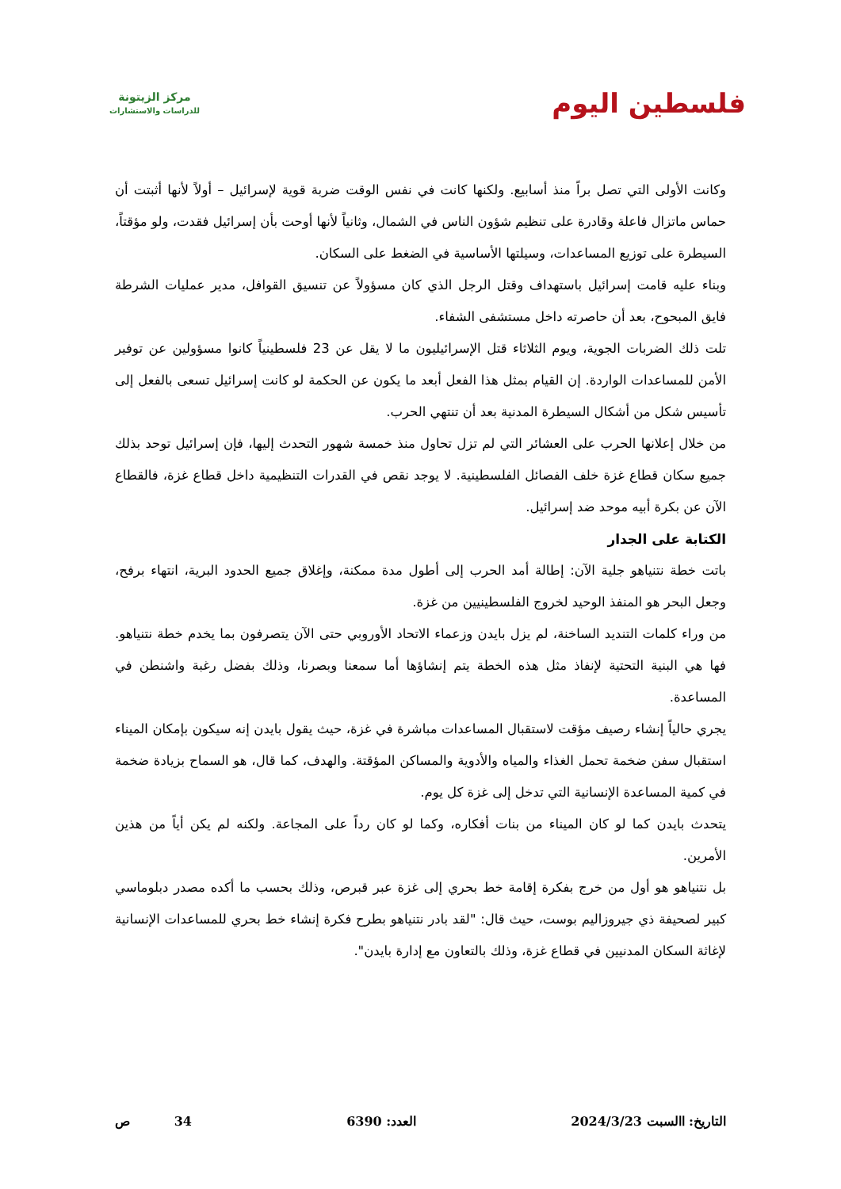مركز الزيتونة
للدراسات والاستشارات
فلسطين اليوم
وكانت الأولى التي تصل براً منذ أسابيع. ولكنها كانت في نفس الوقت ضربة قوية لإسرائيل – أولاً لأنها أثبتت أن حماس ماتزال فاعلة وقادرة على تنظيم شؤون الناس في الشمال، وثانياً لأنها أوحت بأن إسرائيل فقدت، ولو مؤقتاً، السيطرة على توزيع المساعدات، وسيلتها الأساسية في الضغط على السكان.
وبناء عليه قامت إسرائيل باستهداف وقتل الرجل الذي كان مسؤولاً عن تنسيق القوافل، مدير عمليات الشرطة فايق المبحوح، بعد أن حاصرته داخل مستشفى الشفاء.
تلت ذلك الضربات الجوية، ويوم الثلاثاء قتل الإسرائيليون ما لا يقل عن 23 فلسطينياً كانوا مسؤولين عن توفير الأمن للمساعدات الواردة. إن القيام بمثل هذا الفعل أبعد ما يكون عن الحكمة لو كانت إسرائيل تسعى بالفعل إلى تأسيس شكل من أشكال السيطرة المدنية بعد أن تنتهي الحرب.
من خلال إعلانها الحرب على العشائر التي لم تزل تحاول منذ خمسة شهور التحدث إليها، فإن إسرائيل توحد بذلك جميع سكان قطاع غزة خلف الفصائل الفلسطينية. لا يوجد نقص في القدرات التنظيمية داخل قطاع غزة، فالقطاع الآن عن بكرة أبيه موحد ضد إسرائيل.
الكتابة على الجدار
باتت خطة نتنياهو جلية الآن: إطالة أمد الحرب إلى أطول مدة ممكنة، وإغلاق جميع الحدود البرية، انتهاء برفح، وجعل البحر هو المنفذ الوحيد لخروج الفلسطينيين من غزة.
من وراء كلمات التنديد الساخنة، لم يزل بايدن وزعماء الاتحاد الأوروبي حتى الآن يتصرفون بما يخدم خطة نتنياهو. فها هي البنية التحتية لإنفاذ مثل هذه الخطة يتم إنشاؤها أما سمعنا وبصرنا، وذلك بفضل رغبة واشنطن في المساعدة.
يجري حالياً إنشاء رصيف مؤقت لاستقبال المساعدات مباشرة في غزة، حيث يقول بايدن إنه سيكون بإمكان الميناء استقبال سفن ضخمة تحمل الغذاء والمياه والأدوية والمساكن المؤقتة. والهدف، كما قال، هو السماح بزيادة ضخمة في كمية المساعدة الإنسانية التي تدخل إلى غزة كل يوم.
يتحدث بايدن كما لو كان الميناء من بنات أفكاره، وكما لو كان رداً على المجاعة. ولكنه لم يكن أياً من هذين الأمرين.
بل نتنياهو هو أول من خرج بفكرة إقامة خط بحري إلى غزة عبر قبرص، وذلك بحسب ما أكده مصدر دبلوماسي كبير لصحيفة ذي جيروزاليم بوست، حيث قال: "لقد بادر نتنياهو بطرح فكرة إنشاء خط بحري للمساعدات الإنسانية لإغاثة السكان المدنيين في قطاع غزة، وذلك بالتعاون مع إدارة بايدن".
التاريخ: االسبت 2024/3/23 العدد: 6390 34 ص